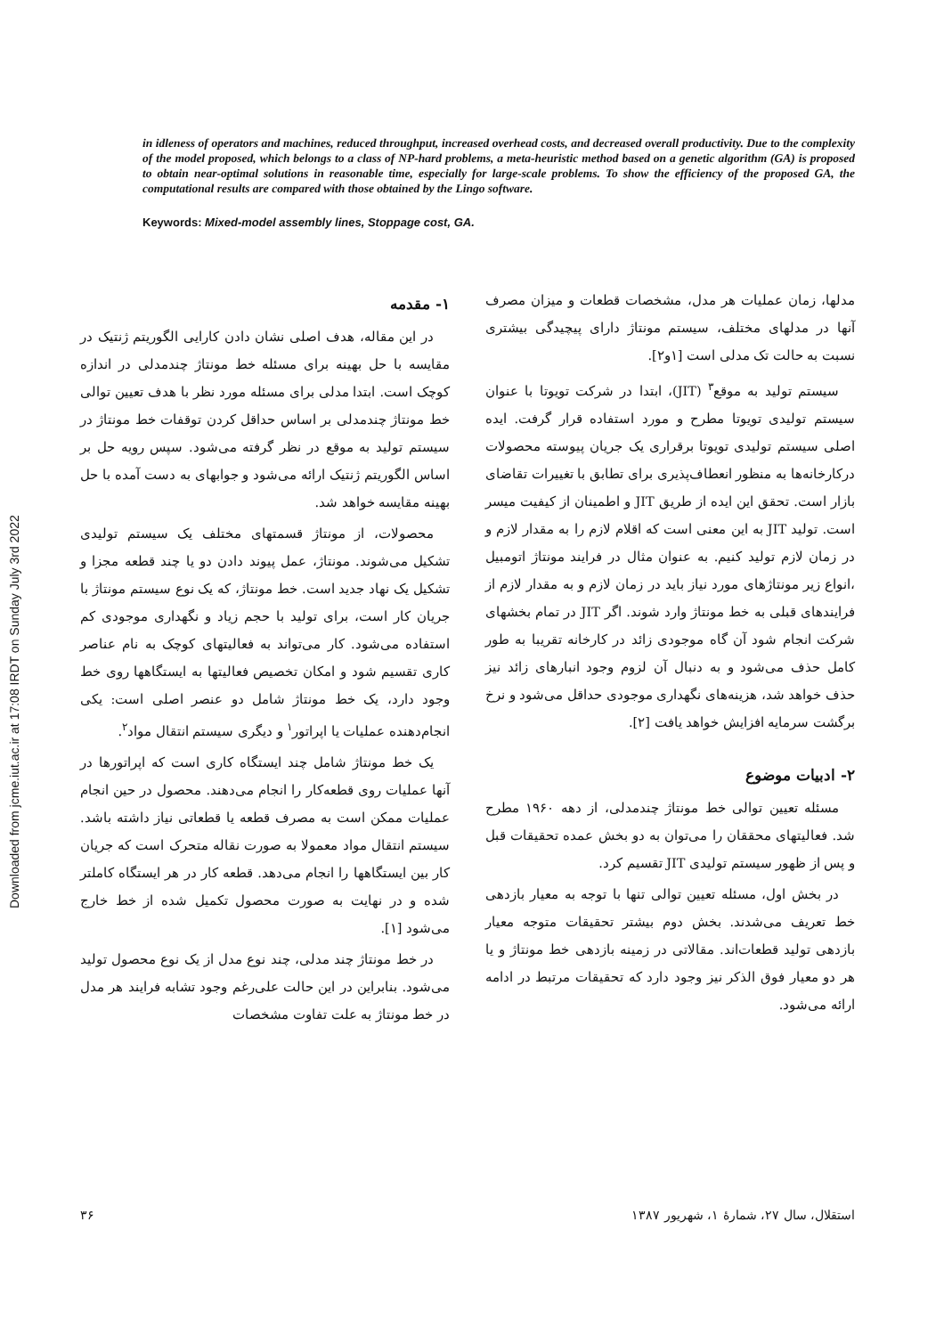in idleness of operators and machines, reduced throughput, increased overhead costs, and decreased overall productivity. Due to the complexity of the model proposed, which belongs to a class of NP-hard problems, a meta-heuristic method based on a genetic algorithm (GA) is proposed to obtain near-optimal solutions in reasonable time, especially for large-scale problems. To show the efficiency of the proposed GA, the computational results are compared with those obtained by the Lingo software.
Keywords: Mixed-model assembly lines, Stoppage cost, GA.
Downloaded from jcme.iut.ac.ir at 17:08 IRDT on Sunday July 3rd 2022
۱- مقدمه
در این مقاله، هدف اصلی نشان دادن کارایی الگوریتم ژنتیک در مقایسه با حل بهینه برای مسئله خط مونتاژ چندمدلی در اندازه کوچک است. ابتدا مدلی برای مسئله مورد نظر با هدف تعیین توالی خط مونتاژ چندمدلی بر اساس حداقل کردن توقفات خط مونتاژ در سیستم تولید به موقع در نظر گرفته می‌شود. سپس رویه حل بر اساس الگوریتم ژنتیک ارائه می‌شود و جوابهای به دست آمده با حل بهینه مقایسه خواهد شد.
محصولات، از مونتاژ قسمتهای مختلف یک سیستم تولیدی تشکیل می‌شوند. مونتاژ، عمل پیوند دادن دو یا چند قطعه مجزا و تشکیل یک نهاد جدید است. خط مونتاژ، که یک نوع سیستم مونتاژ با جریان کار است، برای تولید با حجم زیاد و نگهداری موجودی کم استفاده می‌شود. کار می‌تواند به فعالیتهای کوچک به نام عناصر کاری تقسیم شود و امکان تخصیص فعالیتها به ایستگاهها روی خط وجود دارد، یک خط مونتاژ شامل دو عنصر اصلی است: یکی انجام‌دهنده عملیات یا اپراتور<sup>۱</sup> و دیگری سیستم انتقال مواد<sup>۲</sup>.
یک خط مونتاژ شامل چند ایستگاه کاری است که اپراتورها در آنها عملیات روی قطعه‌کار را انجام می‌دهند. محصول در حین انجام عملیات ممکن است به مصرف قطعه یا قطعاتی نیاز داشته باشد. سیستم انتقال مواد معمولا به صورت نقاله متحرک است که جریان کار بین ایستگاهها را انجام می‌دهد. قطعه کار در هر ایستگاه کاملتر شده و در نهایت به صورت محصول تکمیل شده از خط خارج می‌شود [۱].
در خط مونتاژ چند مدلی، چند نوع مدل از یک نوع محصول تولید می‌شود. بنابراین در این حالت علی‌رغم وجود تشابه فرایند هر مدل در خط مونتاژ به علت تفاوت مشخصات
مدلها، زمان عملیات هر مدل، مشخصات قطعات و میزان مصرف آنها در مدلهای مختلف، سیستم مونتاژ دارای پیچیدگی بیشتری نسبت به حالت تک مدلی است [۱و۲].
سیستم تولید به موقع<sup>۳</sup> (JIT)، ابتدا در شرکت تویوتا با عنوان سیستم تولیدی تویوتا مطرح و مورد استفاده قرار گرفت. ایده اصلی سیستم تولیدی تویوتا برقراری یک جریان پیوسته محصولات درکارخانه‌ها به منظور انعطاف‌پذیری برای تطابق با تغییرات تقاضای بازار است. تحقق این ایده از طریق JIT و اطمینان از کیفیت میسر است. تولید JIT به این معنی است که اقلام لازم را به مقدار لازم و در زمان لازم تولید کنیم. به عنوان مثال در فرایند مونتاژ اتومبیل ،انواع زیر مونتاژهای مورد نیاز باید در زمان لازم و به مقدار لازم از فرایندهای قبلی به خط مونتاژ وارد شوند. اگر JIT در تمام بخشهای شرکت انجام شود آن گاه موجودی زائد در کارخانه تقریبا به طور کامل حذف می‌شود و به دنبال آن لزوم وجود انبارهای زائد نیز حذف خواهد شد، هزینه‌های نگهداری موجودی حداقل می‌شود و نرخ برگشت سرمایه افزایش خواهد یافت [۲].
۲- ادبیات موضوع
مسئله تعیین توالی خط مونتاژ چندمدلی، از دهه ۱۹۶۰ مطرح شد. فعالیتهای محققان را می‌توان به دو بخش عمده تحقیقات قبل و پس از ظهور سیستم تولیدی JIT تقسیم کرد.
در بخش اول، مسئله تعیین توالی تنها با توجه به معیار بازدهی خط تعریف می‌شدند. بخش دوم بیشتر تحقیقات متوجه معیار بازدهی تولید قطعات‌اند. مقالاتی در زمینه بازدهی خط مونتاژ و یا هر دو معیار فوق الذکر نیز وجود دارد که تحقیقات مرتبط در ادامه ارائه می‌شود.
۳۶ استقلال، سال ۲۷، شمارهٔ ۱، شهریور ۱۳۸۷